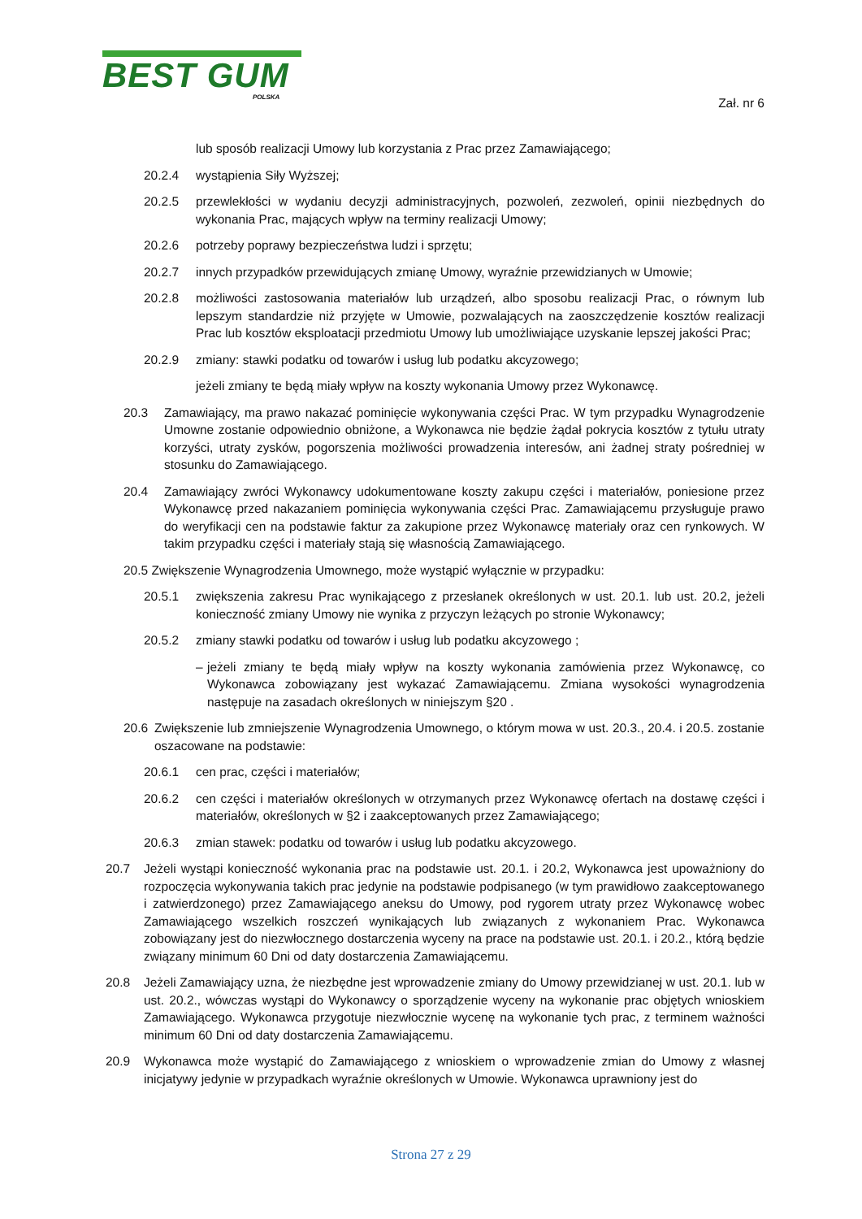BEST GUM
POLSKA
Zał. nr 6
lub sposób realizacji Umowy lub korzystania z Prac przez Zamawiającego;
20.2.4 wystąpienia Siły Wyższej;
20.2.5 przewlekłości w wydaniu decyzji administracyjnych, pozwoleń, zezwoleń, opinii niezbędnych do wykonania Prac, mających wpływ na terminy realizacji Umowy;
20.2.6 potrzeby poprawy bezpieczeństwa ludzi i sprzętu;
20.2.7 innych przypadków przewidujących zmianę Umowy, wyraźnie przewidzianych w Umowie;
20.2.8 możliwości zastosowania materiałów lub urządzeń, albo sposobu realizacji Prac, o równym lub lepszym standardzie niż przyjęte w Umowie, pozwalających na zaoszczędzenie kosztów realizacji Prac lub kosztów eksploatacji przedmiotu Umowy lub umożliwiające uzyskanie lepszej jakości Prac;
20.2.9 zmiany: stawki podatku od towarów i usług lub podatku akcyzowego;
jeżeli zmiany te będą miały wpływ na koszty wykonania Umowy przez Wykonawcę.
20.3 Zamawiający, ma prawo nakazać pominięcie wykonywania części Prac. W tym przypadku Wynagrodzenie Umowne zostanie odpowiednio obniżone, a Wykonawca nie będzie żądał pokrycia kosztów z tytułu utraty korzyści, utraty zysków, pogorszenia możliwości prowadzenia interesów, ani żadnej straty pośredniej w stosunku do Zamawiającego.
20.4 Zamawiający zwróci Wykonawcy udokumentowane koszty zakupu części i materiałów, poniesione przez Wykonawcę przed nakazaniem pominięcia wykonywania części Prac. Zamawiającemu przysługuje prawo do weryfikacji cen na podstawie faktur za zakupione przez Wykonawcę materiały oraz cen rynkowych. W takim przypadku części i materiały stają się własnością Zamawiającego.
20.5 Zwiększenie Wynagrodzenia Umownego, może wystąpić wyłącznie w przypadku:
20.5.1 zwiększenia zakresu Prac wynikającego z przesłanek określonych w ust. 20.1. lub ust. 20.2, jeżeli konieczność zmiany Umowy nie wynika z przyczyn leżących po stronie Wykonawcy;
20.5.2 zmiany stawki podatku od towarów i usług lub podatku akcyzowego ;
– jeżeli zmiany te będą miały wpływ na koszty wykonania zamówienia przez Wykonawcę, co Wykonawca zobowiązany jest wykazać Zamawiającemu. Zmiana wysokości wynagrodzenia następuje na zasadach określonych w niniejszym §20 .
20.6 Zwiększenie lub zmniejszenie Wynagrodzenia Umownego, o którym mowa w ust. 20.3., 20.4. i 20.5. zostanie oszacowane na podstawie:
20.6.1 cen prac, części i materiałów;
20.6.2 cen części i materiałów określonych w otrzymanych przez Wykonawcę ofertach na dostawę części i materiałów, określonych w §2 i zaakceptowanych przez Zamawiającego;
20.6.3 zmian stawek: podatku od towarów i usług lub podatku akcyzowego.
20.7 Jeżeli wystąpi konieczność wykonania prac na podstawie ust. 20.1. i 20.2, Wykonawca jest upoważniony do rozpoczęcia wykonywania takich prac jedynie na podstawie podpisanego (w tym prawidłowo zaakceptowanego i zatwierdzonego) przez Zamawiającego aneksu do Umowy, pod rygorem utraty przez Wykonawcę wobec Zamawiającego wszelkich roszczeń wynikających lub związanych z wykonaniem Prac. Wykonawca zobowiązany jest do niezwłocznego dostarczenia wyceny na prace na podstawie ust. 20.1. i 20.2., którą będzie związany minimum 60 Dni od daty dostarczenia Zamawiającemu.
20.8 Jeżeli Zamawiający uzna, że niezbędne jest wprowadzenie zmiany do Umowy przewidzianej w ust. 20.1. lub w ust. 20.2., wówczas wystąpi do Wykonawcy o sporządzenie wyceny na wykonanie prac objętych wnioskiem Zamawiającego. Wykonawca przygotuje niezwłocznie wycenę na wykonanie tych prac, z terminem ważności minimum 60 Dni od daty dostarczenia Zamawiającemu.
20.9 Wykonawca może wystąpić do Zamawiającego z wnioskiem o wprowadzenie zmian do Umowy z własnej inicjatywy jedynie w przypadkach wyraźnie określonych w Umowie. Wykonawca uprawniony jest do
Strona 27 z 29